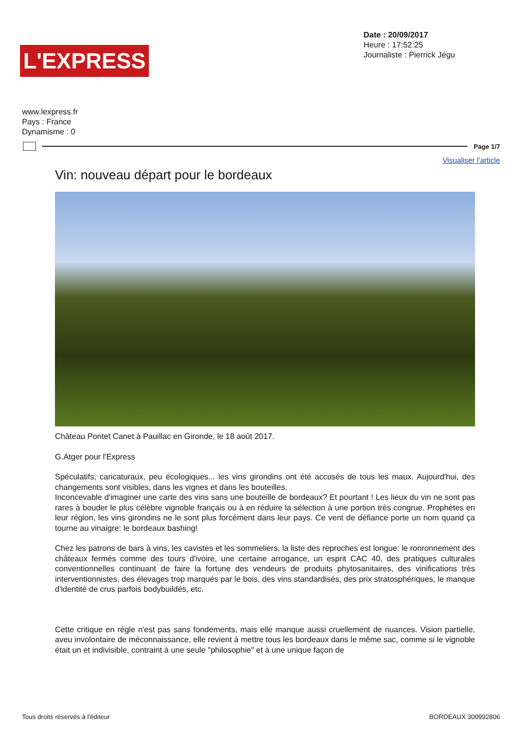L'EXPRESS
Date : 20/09/2017
Heure : 17:52:25
Journaliste : Pierrick Jégu
www.lexpress.fr
Pays : France
Dynamisme : 0
Page 1/7
Visualiser l'article
Vin: nouveau départ pour le bordeaux
Château Pontet Canet à Pauillac en Gironde, le 18 août 2017.
G.Atger pour l'Express
Spéculatifs, caricaturaux, peu écologiques... les vins girondins ont été accusés de tous les maux. Aujourd'hui, des changements sont visibles, dans les vignes et dans les bouteilles.
Inconcevable d'imaginer une carte des vins sans une bouteille de bordeaux? Et pourtant ! Les lieux du vin ne sont pas rares à bouder le plus célèbre vignoble français ou à en réduire la sélection à une portion très congrue. Prophètes en leur région, les vins girondins ne le sont plus forcément dans leur pays. Ce vent de défiance porte un nom quand ça tourne au vinaigre: le bordeaux bashing!
Chez les patrons de bars à vins, les cavistes et les sommeliers, la liste des reproches est longue: le ronronnement des châteaux fermés comme des tours d'ivoire, une certaine arrogance, un esprit CAC 40, des pratiques culturales conventionnelles continuant de faire la fortune des vendeurs de produits phytosanitaires, des vinifications très interventionnistes, des élevages trop marqués par le bois, des vins standardisés, des prix stratosphériques, le manque d'identité de crus parfois bodybuildés, etc.
Cette critique en règle n'est pas sans fondements, mais elle manque aussi cruellement de nuances. Vision partielle, aveu involontaire de méconnaissance, elle revient à mettre tous les bordeaux dans le même sac, comme si le vignoble était un et indivisible, contraint à une seule "philosophie" et à une unique façon de
Tous droits réservés à l'éditeur BORDEAUX 300992806